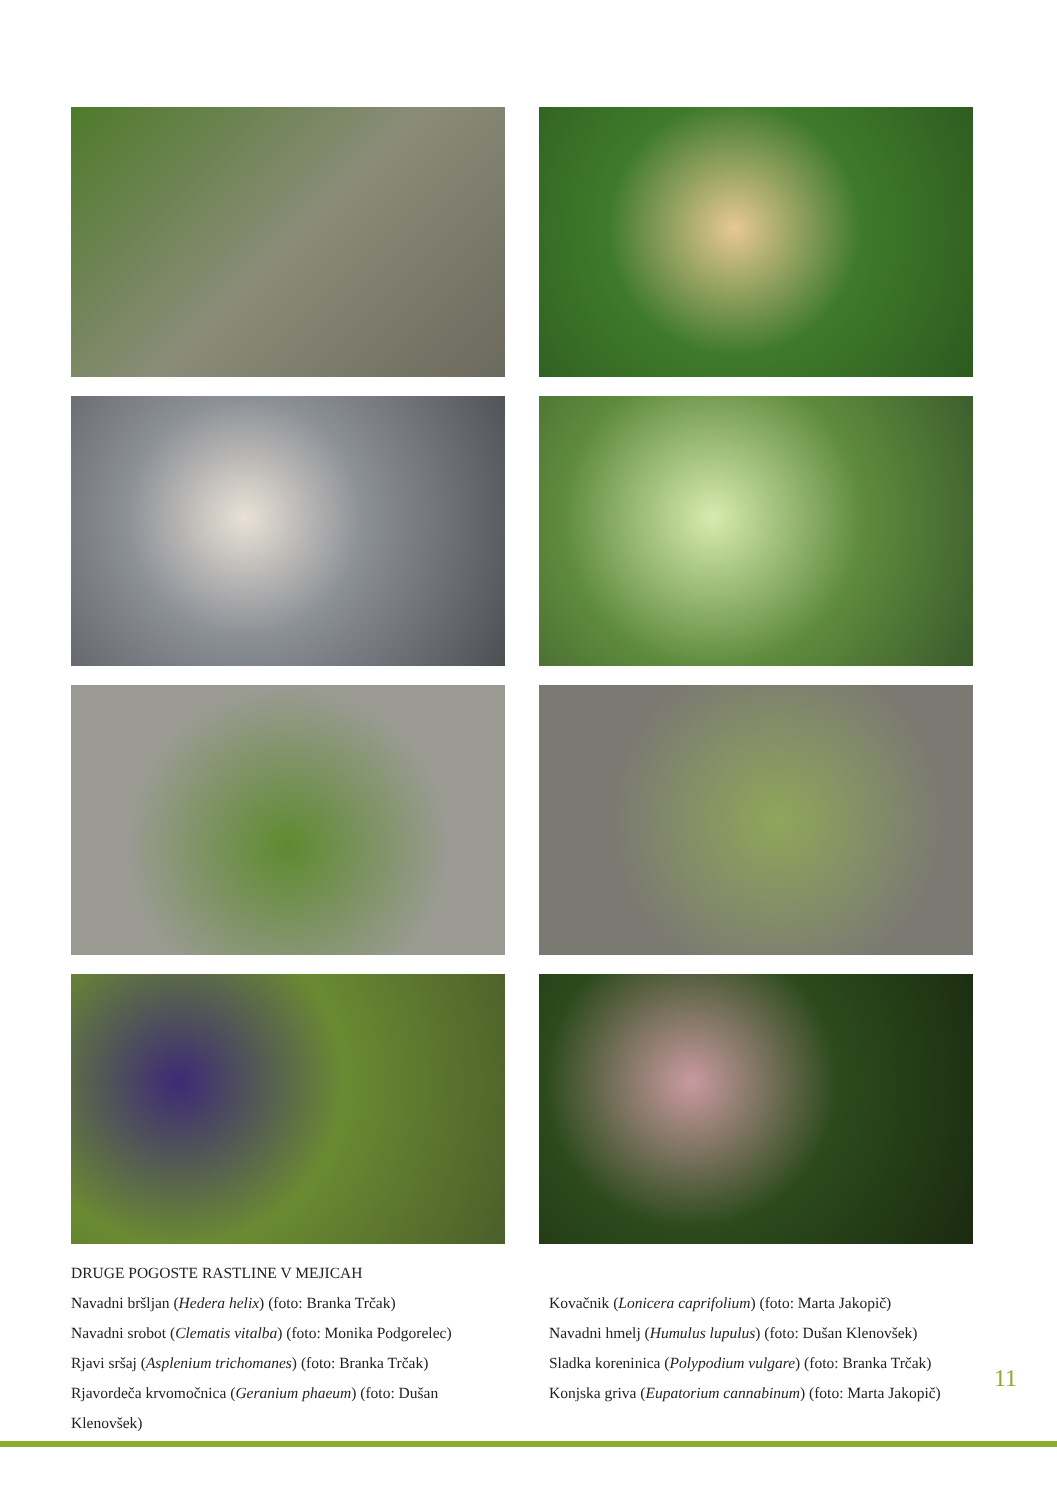DRUGE POGOSTE RASTLINE V MEJICAH
Navadni bršljan (Hedera helix) (foto: Branka Trčak)
Navadni srobot (Clematis vitalba) (foto: Monika Podgorelec)
Rjavi sršaj (Asplenium trichomanes) (foto: Branka Trčak)
Rjavordeča krvomočnica (Geranium phaeum) (foto: Dušan Klenovšek)
Kovačnik (Lonicera caprifolium) (foto: Marta Jakopič)
Navadni hmelj (Humulus lupulus) (foto: Dušan Klenovšek)
Sladka koreninica (Polypodium vulgare) (foto: Branka Trčak)
Konjska griva (Eupatorium cannabinum) (foto: Marta Jakopič)
11